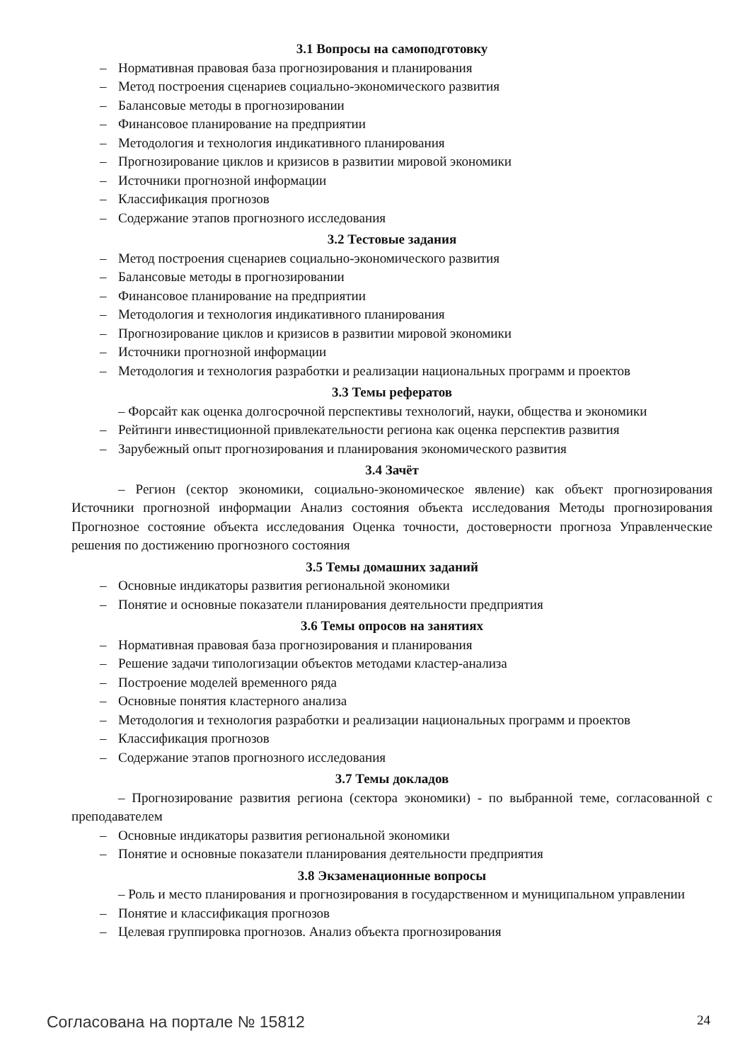3.1 Вопросы на самоподготовку
– Нормативная правовая база прогнозирования и планирования
– Метод построения сценариев социально-экономического развития
– Балансовые методы в прогнозировании
– Финансовое планирование на предприятии
– Методология и технология индикативного планирования
– Прогнозирование циклов и кризисов в развитии мировой экономики
– Источники прогнозной информации
– Классификация прогнозов
– Содержание этапов прогнозного исследования
3.2 Тестовые задания
– Метод построения сценариев социально-экономического развития
– Балансовые методы в прогнозировании
– Финансовое планирование на предприятии
– Методология и технология индикативного планирования
– Прогнозирование циклов и кризисов в развитии мировой экономики
– Источники прогнозной информации
– Методология и технология разработки и реализации национальных программ и проектов
3.3 Темы рефератов
– Форсайт как оценка долгосрочной перспективы технологий, науки, общества и экономики
– Рейтинги инвестиционной привлекательности региона как оценка перспектив развития
– Зарубежный опыт прогнозирования и планирования экономического развития
3.4 Зачёт
– Регион (сектор экономики, социально-экономическое явление) как объект прогнозирования Источники прогнозной информации Анализ состояния объекта исследования Методы прогнозирования Прогнозное состояние объекта исследования Оценка точности, достоверности прогноза Управленческие решения по достижению прогнозного состояния
3.5 Темы домашних заданий
– Основные индикаторы развития региональной экономики
– Понятие и основные показатели планирования деятельности предприятия
3.6 Темы опросов на занятиях
– Нормативная правовая база прогнозирования и планирования
– Решение задачи типологизации объектов методами кластер-анализа
– Построение моделей временного ряда
– Основные понятия кластерного анализа
– Методология и технология разработки и реализации национальных программ и проектов
– Классификация прогнозов
– Содержание этапов прогнозного исследования
3.7 Темы докладов
– Прогнозирование развития региона (сектора экономики) - по выбранной теме, согласованной с преподавателем
– Основные индикаторы развития региональной экономики
– Понятие и основные показатели планирования деятельности предприятия
3.8 Экзаменационные вопросы
– Роль и место планирования и прогнозирования в государственном и муниципальном управлении
– Понятие и классификация прогнозов
– Целевая группировка прогнозов. Анализ объекта прогнозирования
Согласована на портале № 15812 24